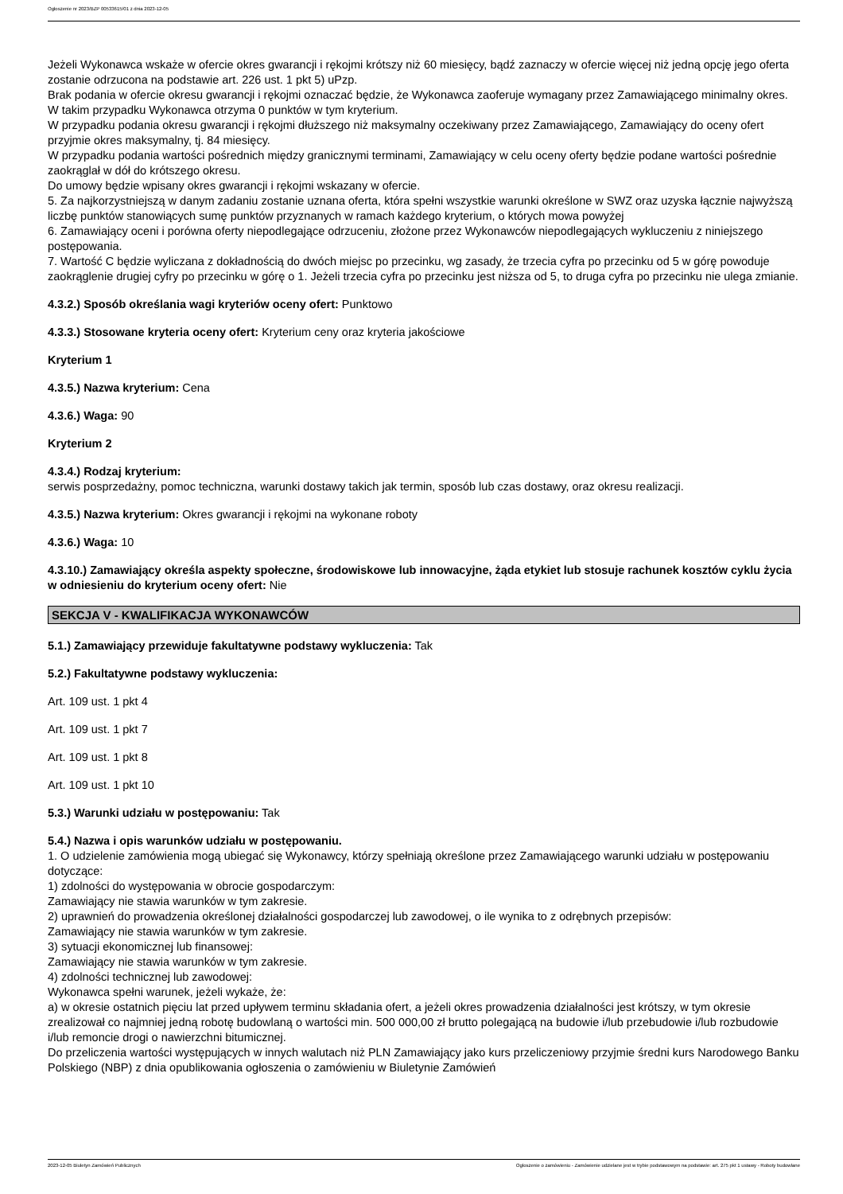Ogłoszenie nr 2023/BZP 00533615/01 z dnia 2023-12-05
Jeżeli Wykonawca wskaże w ofercie okres gwarancji i rękojmi krótszy niż 60 miesięcy, bądź zaznaczy w ofercie więcej niż jedną opcję jego oferta zostanie odrzucona na podstawie art. 226 ust. 1 pkt 5) uPzp.
Brak podania w ofercie okresu gwarancji i rękojmi oznaczać będzie, że Wykonawca zaoferuje wymagany przez Zamawiającego minimalny okres. W takim przypadku Wykonawca otrzyma 0 punktów w tym kryterium.
W przypadku podania okresu gwarancji i rękojmi dłuższego niż maksymalny oczekiwany przez Zamawiającego, Zamawiający do oceny ofert przyjmie okres maksymalny, tj. 84 miesięcy.
W przypadku podania wartości pośrednich między granicznymi terminami, Zamawiający w celu oceny oferty będzie podane wartości pośrednie zaokrąglał w dół do krótszego okresu.
Do umowy będzie wpisany okres gwarancji i rękojmi wskazany w ofercie.
5. Za najkorzystniejszą w danym zadaniu zostanie uznana oferta, która spełni wszystkie warunki określone w SWZ oraz uzyska łącznie najwyższą liczbę punktów stanowiących sumę punktów przyznanych w ramach każdego kryterium, o których mowa powyżej
6. Zamawiający oceni i porówna oferty niepodlegające odrzuceniu, złożone przez Wykonawców niepodlegających wykluczeniu z niniejszego postępowania.
7. Wartość C będzie wyliczana z dokładnością do dwóch miejsc po przecinku, wg zasady, że trzecia cyfra po przecinku od 5 w górę powoduje zaokrąglenie drugiej cyfry po przecinku w górę o 1. Jeżeli trzecia cyfra po przecinku jest niższa od 5, to druga cyfra po przecinku nie ulega zmianie.
4.3.2.) Sposób określania wagi kryteriów oceny ofert: Punktowo
4.3.3.) Stosowane kryteria oceny ofert: Kryterium ceny oraz kryteria jakościowe
Kryterium 1
4.3.5.) Nazwa kryterium: Cena
4.3.6.) Waga: 90
Kryterium 2
4.3.4.) Rodzaj kryterium:
serwis posprzedażny, pomoc techniczna, warunki dostawy takich jak termin, sposób lub czas dostawy, oraz okresu realizacji.
4.3.5.) Nazwa kryterium: Okres gwarancji i rękojmi na wykonane roboty
4.3.6.) Waga: 10
4.3.10.) Zamawiający określa aspekty społeczne, środowiskowe lub innowacyjne, żąda etykiet lub stosuje rachunek kosztów cyklu życia w odniesieniu do kryterium oceny ofert: Nie
SEKCJA V - KWALIFIKACJA WYKONAWCÓW
5.1.) Zamawiający przewiduje fakultatywne podstawy wykluczenia: Tak
5.2.) Fakultatywne podstawy wykluczenia:
Art. 109 ust. 1 pkt 4
Art. 109 ust. 1 pkt 7
Art. 109 ust. 1 pkt 8
Art. 109 ust. 1 pkt 10
5.3.) Warunki udziału w postępowaniu: Tak
5.4.) Nazwa i opis warunków udziału w postępowaniu.
1. O udzielenie zamówienia mogą ubiegać się Wykonawcy, którzy spełniają określone przez Zamawiającego warunki udziału w postępowaniu dotyczące:
1) zdolności do występowania w obrocie gospodarczym:
Zamawiający nie stawia warunków w tym zakresie.
2) uprawnień do prowadzenia określonej działalności gospodarczej lub zawodowej, o ile wynika to z odrębnych przepisów:
Zamawiający nie stawia warunków w tym zakresie.
3) sytuacji ekonomicznej lub finansowej:
Zamawiający nie stawia warunków w tym zakresie.
4) zdolności technicznej lub zawodowej:
Wykonawca spełni warunek, jeżeli wykaże, że:
a) w okresie ostatnich pięciu lat przed upływem terminu składania ofert, a jeżeli okres prowadzenia działalności jest krótszy, w tym okresie zrealizował co najmniej jedną robotę budowlaną o wartości min. 500 000,00 zł brutto polegającą na budowie i/lub przebudowie i/lub rozbudowie i/lub remoncie drogi o nawierzchni bitumicznej.
Do przeliczenia wartości występujących w innych walutach niż PLN Zamawiający jako kurs przeliczeniowy przyjmie średni kurs Narodowego Banku Polskiego (NBP) z dnia opublikowania ogłoszenia o zamówieniu w Biuletynie Zamówień
2023-12-05 Biuletyn Zamówień Publicznych Ogłoszenie o zamówieniu - Zamówienie udzielane jest w trybie podstawowym na podstawie: art. 275 pkt 1 ustawy - Roboty budowlane